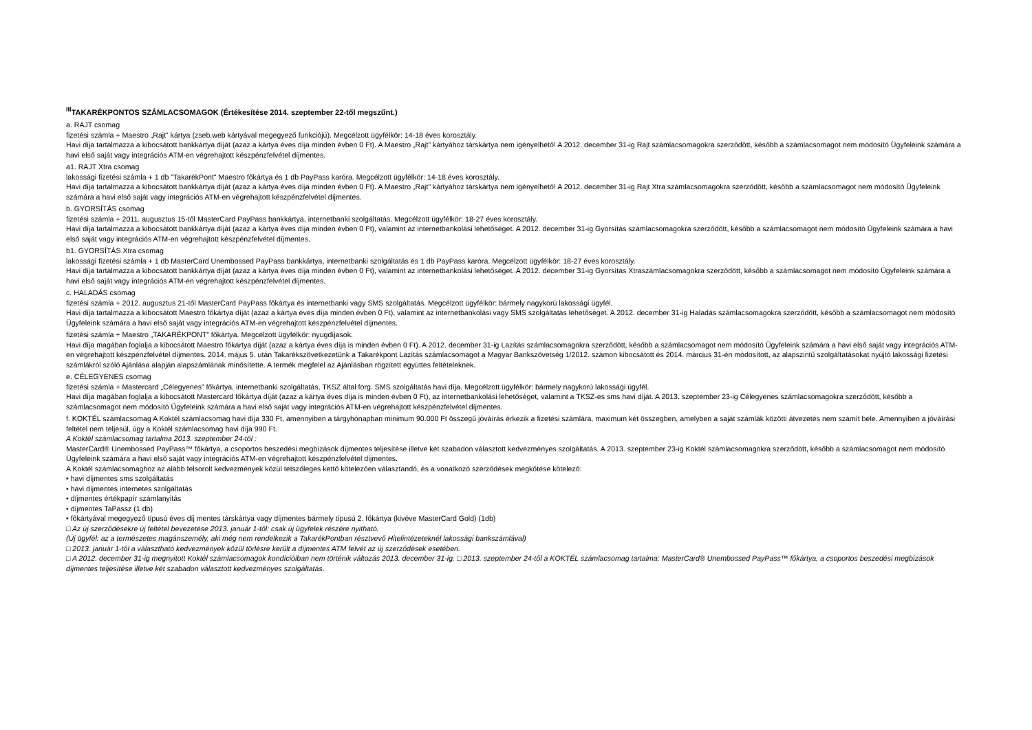<sup>III</sup>TAKARÉKPONTOS SZÁMLACSOMAGOK (Értékesítése 2014. szeptember 22-től megszűnt.)
a. RAJT csomag
fizetési számla + Maestro „Rajt” kártya (zseb.web kártyával megegyező funkciójú). Megcélzott ügyfélkör: 14-18 éves korosztály.
Havi díja tartalmazza a kibocsátott bankkártya díját (azaz a kártya éves díja minden évben 0 Ft). A Maestro „Rajt” kártyához társkártya nem igényelhető! A 2012. december 31-ig Rajt számlacsomagokra szerződött, később a számlacsomagot nem módosító Ügyfeleink számára a havi első saját vagy integrációs ATM-en végrehajtott készpénzfelvétel díjmentes.
a1. RAJT Xtra csomag
lakossági fizetési számla + 1 db "TakarékPont" Maestro főkártya és 1 db PayPass karóra. Megcélzott ügyfélkör: 14-18 éves korosztály.
Havi díja tartalmazza a kibocsátott bankkártya díját (azaz a kártya éves díja minden évben 0 Ft). A Maestro „Rajt” kártyához társkártya nem igényelhető! A 2012. december 31-ig Rajt Xtra számlacsomagokra szerződött, később a számlacsomagot nem módosító Ügyfeleink számára a havi első saját vagy integrációs ATM-en végrehajtott készpénzfelvétel díjmentes.
b. GYORSÍTÁS csomag
fizetési számla + 2011. augusztus 15-től MasterCard PayPass bankkártya, internetbanki szolgáltatás. Megcélzott ügyfélkör: 18-27 éves korosztály.
Havi díja tartalmazza a kibocsátott bankkártya díját (azaz a kártya éves díja minden évben 0 Ft), valamint az internetbankolási lehetőséget. A 2012. december 31-ig Gyorsítás számlacsomagokra szerződött, később a számlacsomagot nem módosító Ügyfeleink számára a havi első saját vagy integrációs ATM-en végrehajtott készpénzfelvétel díjmentes.
b1. GYORSÍTÁS Xtra csomag
lakossági fizetési számla + 1 db MasterCard Unembossed PayPass bankkártya, internetbanki szolgáltatás és 1 db PayPass karóra. Megcélzott ügyfélkör: 18-27 éves korosztály.
Havi díja tartalmazza a kibocsátott bankkártya díját (azaz a kártya éves díja minden évben 0 Ft), valamint az internetbankolási lehetőséget. A 2012. december 31-ig Gyorsítás Xtraszámlacsomagokra szerződött, később a számlacsomagot nem módosító Ügyfeleink számára a havi első saját vagy integrációs ATM-en végrehajtott készpénzfelvétel díjmentes.
c. HALADÁS csomag
fizetési számla + 2012. augusztus 21-től MasterCard PayPass főkártya és internetbanki vagy SMS szolgáltatás. Megcélzott ügyfélkör: bármely nagykorú lakossági ügyfél.
Havi díja tartalmazza a kibocsátott Maestro főkártya díját (azaz a kártya éves díja minden évben 0 Ft), valamint az internetbankolási vagy SMS szolgáltatás lehetőséget. A 2012. december 31-ig Haladás számlacsomagokra szerződött, később a számlacsomagot nem módosító Ügyfeleink számára a havi első saját vagy integrációs ATM-en végrehajtott készpénzfelvétel díjmentes.
fizetési számla + Maestro „TAKARÉKPONT” főkártya. Megcélzott ügyfélkör: nyugdíjasok.
Havi díja magában foglalja a kibocsátott Maestro főkártya díját (azaz a kártya éves díja is minden évben 0 Ft). A 2012. december 31-ig Lazítás számlacsomagokra szerződött, később a számlacsomagot nem módosító Ügyfeleink számára a havi első saját vagy integrációs ATM-en végrehajtott készpénzfelvétel díjmentes. 2014. május 5. után Takarékszövetkezetünk a Takarékpont Lazítás számlacsomagot a Magyar Bankszövetség 1/2012. számon kibocsátott és 2014. március 31-én módosított, az alapszintű szolgáltatásokat nyújtó lakossági fizetési számlákról szóló Ajánlása alapján alapszámlának minősítette. A termék megfelel az Ajánlásban rögzített együttes feltételeknek.
e. CÉLEGYENES csomag
fizetési számla + Mastercard „Célegyenes” főkártya, internetbanki szolgáltatás, TKSZ által forg. SMS szolgáltatás havi díja. Megcélzott ügyfélkör: bármely nagykorú lakossági ügyfél.
Havi díja magában foglalja a kibocsátott Mastercard főkártya díját (azaz a kártya éves díja is minden évben 0 Ft), az internetbankolási lehetőséget, valamint a TKSZ-es sms havi díját. A 2013. szeptember 23-ig Célegyenes számlacsomagokra szerződött, később a számlacsomagot nem módosító Ügyfeleink számára a havi első saját vagy integrációs ATM-en végrehajtott készpénzfelvétel díjmentes.
f. KOKTÉL számlacsomag A Koktél számlacsomag havi díja 330 Ft, amennyiben a tárgyhónapban minimum 90.000 Ft összegű jóváírás érkezik a fizetési számlára, maximum két összegben, amelyben a saját számlák közötti átvezetés nem számít bele. Amennyiben a jóváírási feltétel nem teljesül, úgy a Koktél számlacsomag havi díja 990 Ft.
A Koktél számlacsomag tartalma 2013. szeptember 24-től :
MasterCard® Unembossed PayPass™ főkártya, a csoportos beszedési megbízások díjmentes teljesítése illetve két szabadon választott kedvezményes szolgáltatás. A 2013. szeptember 23-ig Koktél számlacsomagokra szerződött, később a számlacsomagot nem módosító Ügyfeleink számára a havi első saját vagy integrációs ATM-en végrehajtott készpénzfelvétel díjmentes.
A Koktél számlacsomaghoz az alább felsorolt kedvezmények közül tetszőleges kettő kötelezően választandó, és a vonatkozó szerződések megkötése kötelező:
• havi díjmentes sms szolgáltatás
• havi díjmentes internetes szolgáltatás
• díjmentes értékpapír számlanyitás
• díjmentes TaPassz (1 db)
• főkártyával megegyező típusú éves díj mentes társkártya vagy díjmentes bármely típusú 2. főkártya (kivéve MasterCard Gold) (1db)
□ Az új szerződésekre új feltétel bevezetése 2013. január 1-től: csak új ügyfelek részére nyitható.
(Új ügyfél: az a természetes magánszemély, aki még nem rendelkezik a TakarékPontban résztvevő Hitelintézeteknél lakossági bankszámlával)
□ 2013. január 1-től a választható kedvezmények közül törlésre került a díjmentes ATM felvét az új szerződések esetében.
□ A 2012. december 31-ig megnyitott Koktél számlacsomagok kondícióiban nem történik változás 2013. december 31-ig. □ 2013. szeptember 24-től a KOKTÉL számlacsomag tartalma: MasterCard® Unembossed PayPass™ főkártya, a csoportos beszedési megbízások díjmentes teljesítése illetve két szabadon választott kedvezményes szolgáltatás.